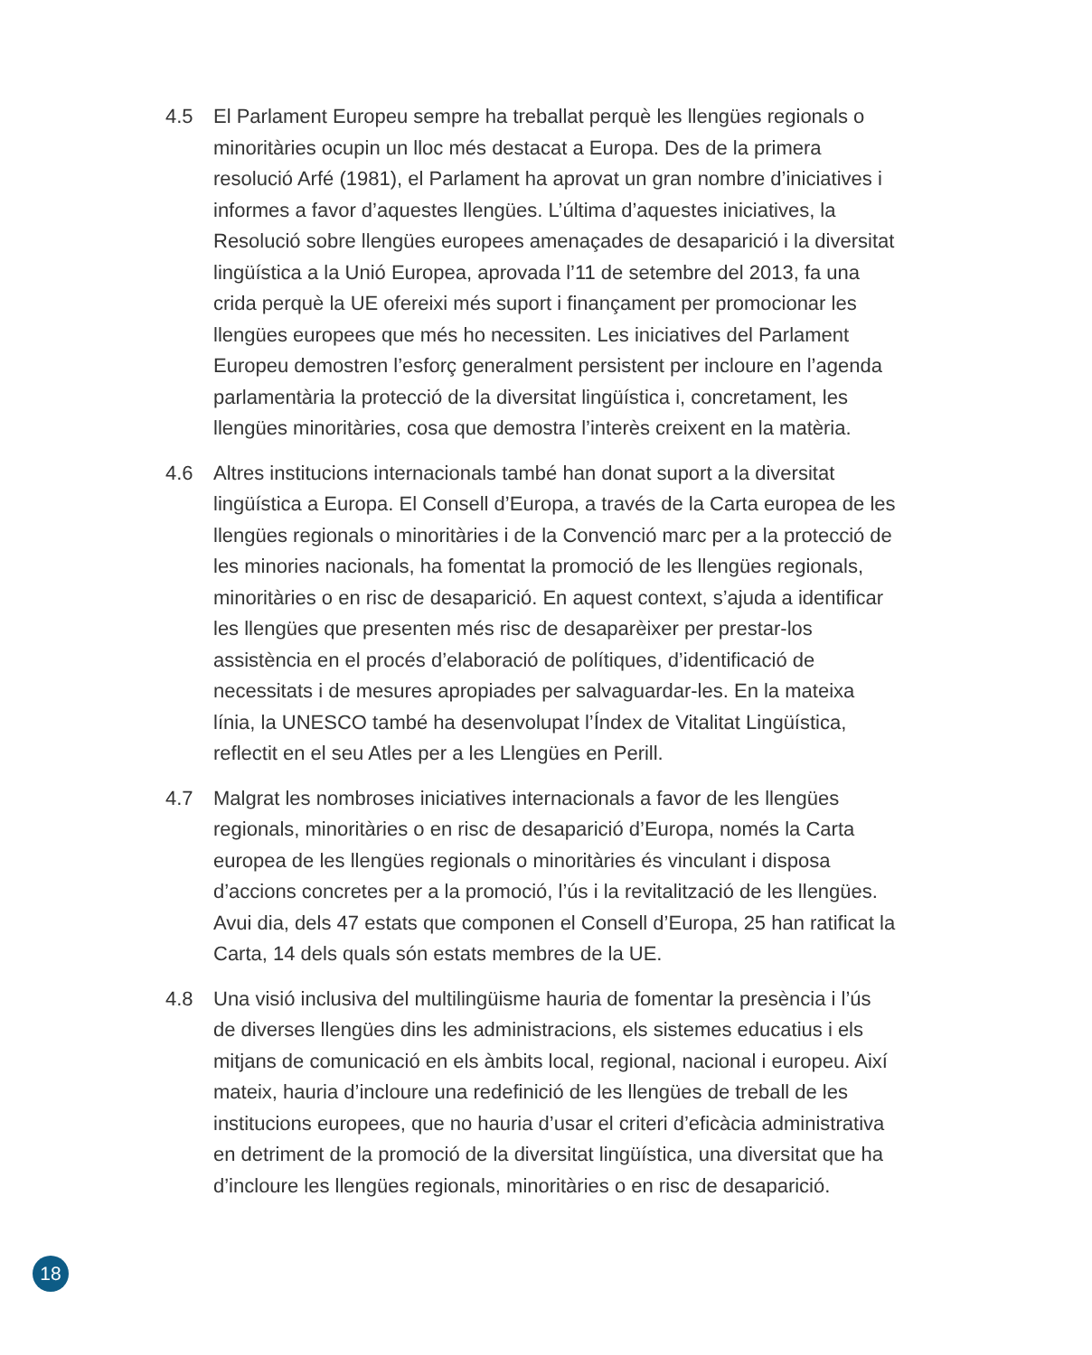4.5 El Parlament Europeu sempre ha treballat perquè les llengües regionals o minoritàries ocupin un lloc més destacat a Europa. Des de la primera resolució Arfé (1981), el Parlament ha aprovat un gran nombre d’iniciatives i informes a favor d’aquestes llengües. L’última d’aquestes iniciatives, la Resolució sobre llengües europees amenaçades de desaparició i la diversitat lingüística a la Unió Europea, aprovada l’11 de setembre del 2013, fa una crida perquè la UE ofereixi més suport i finançament per promocionar les llengües europees que més ho necessiten. Les iniciatives del Parlament Europeu demostren l’esforç generalment persistent per incloure en l’agenda parlamentària la protecció de la diversitat lingüística i, concretament, les llengües minoritàries, cosa que demostra l’interès creixent en la matèria.
4.6 Altres institucions internacionals també han donat suport a la diversitat lingüística a Europa. El Consell d’Europa, a través de la Carta europea de les llengües regionals o minoritàries i de la Convenció marc per a la protecció de les minories nacionals, ha fomentat la promoció de les llengües regionals, minoritàries o en risc de desaparició. En aquest context, s’ajuda a identificar les llengües que presenten més risc de desaparèixer per prestar-los assistència en el procés d’elaboració de polítiques, d’identificació de necessitats i de mesures apropiades per salvaguardar-les. En la mateixa línia, la UNESCO també ha desenvolupat l’Índex de Vitalitat Lingüística, reflectit en el seu Atles per a les Llengües en Perill.
4.7 Malgrat les nombroses iniciatives internacionals a favor de les llengües regionals, minoritàries o en risc de desaparició d’Europa, només la Carta europea de les llengües regionals o minoritàries és vinculant i disposa d’accions concretes per a la promoció, l’ús i la revitalització de les llengües. Avui dia, dels 47 estats que componen el Consell d’Europa, 25 han ratificat la Carta, 14 dels quals són estats membres de la UE.
4.8 Una visió inclusiva del multilingüisme hauria de fomentar la presència i l’ús de diverses llengües dins les administracions, els sistemes educatius i els mitjans de comunicació en els àmbits local, regional, nacional i europeu. Així mateix, hauria d’incloure una redefinició de les llengües de treball de les institucions europees, que no hauria d’usar el criteri d’eficàcia administrativa en detriment de la promoció de la diversitat lingüística, una diversitat que ha d’incloure les llengües regionals, minoritàries o en risc de desaparició.
18